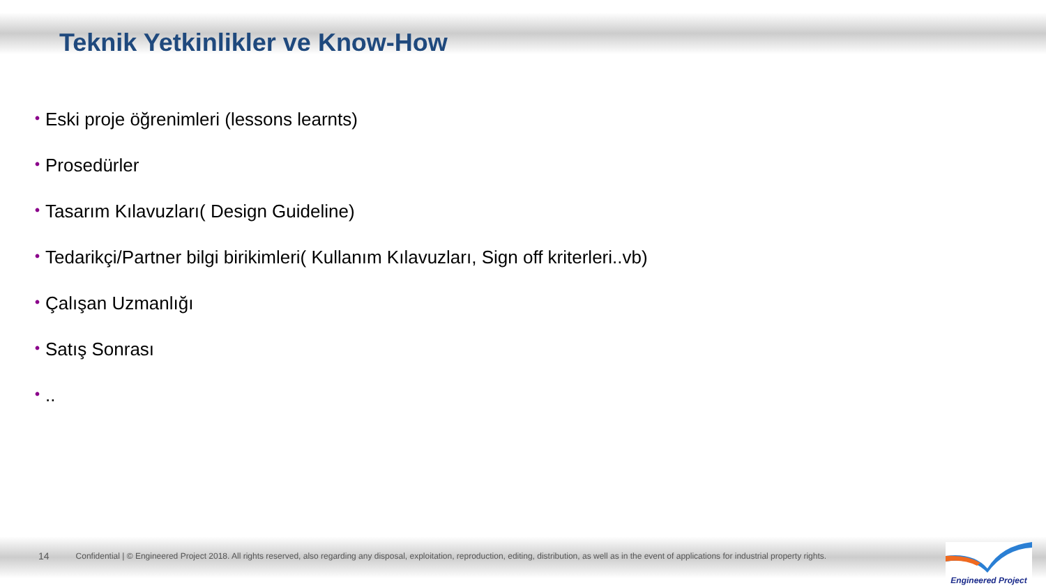Teknik Yetkinlikler ve Know-How
• Eski proje öğrenimleri (lessons learnts)
• Prosedürler
• Tasarım Kılavuzları( Design Guideline)
• Tedarikçi/Partner bilgi birikimleri( Kullanım Kılavuzları, Sign off kriterleri..vb)
• Çalışan Uzmanlığı
• Satış Sonrası
•..
14 Confidential | © Engineered Project 2018. All rights reserved, also regarding any disposal, exploitation, reproduction, editing, distribution, as well as in the event of applications for industrial property rights.
Engineered Project